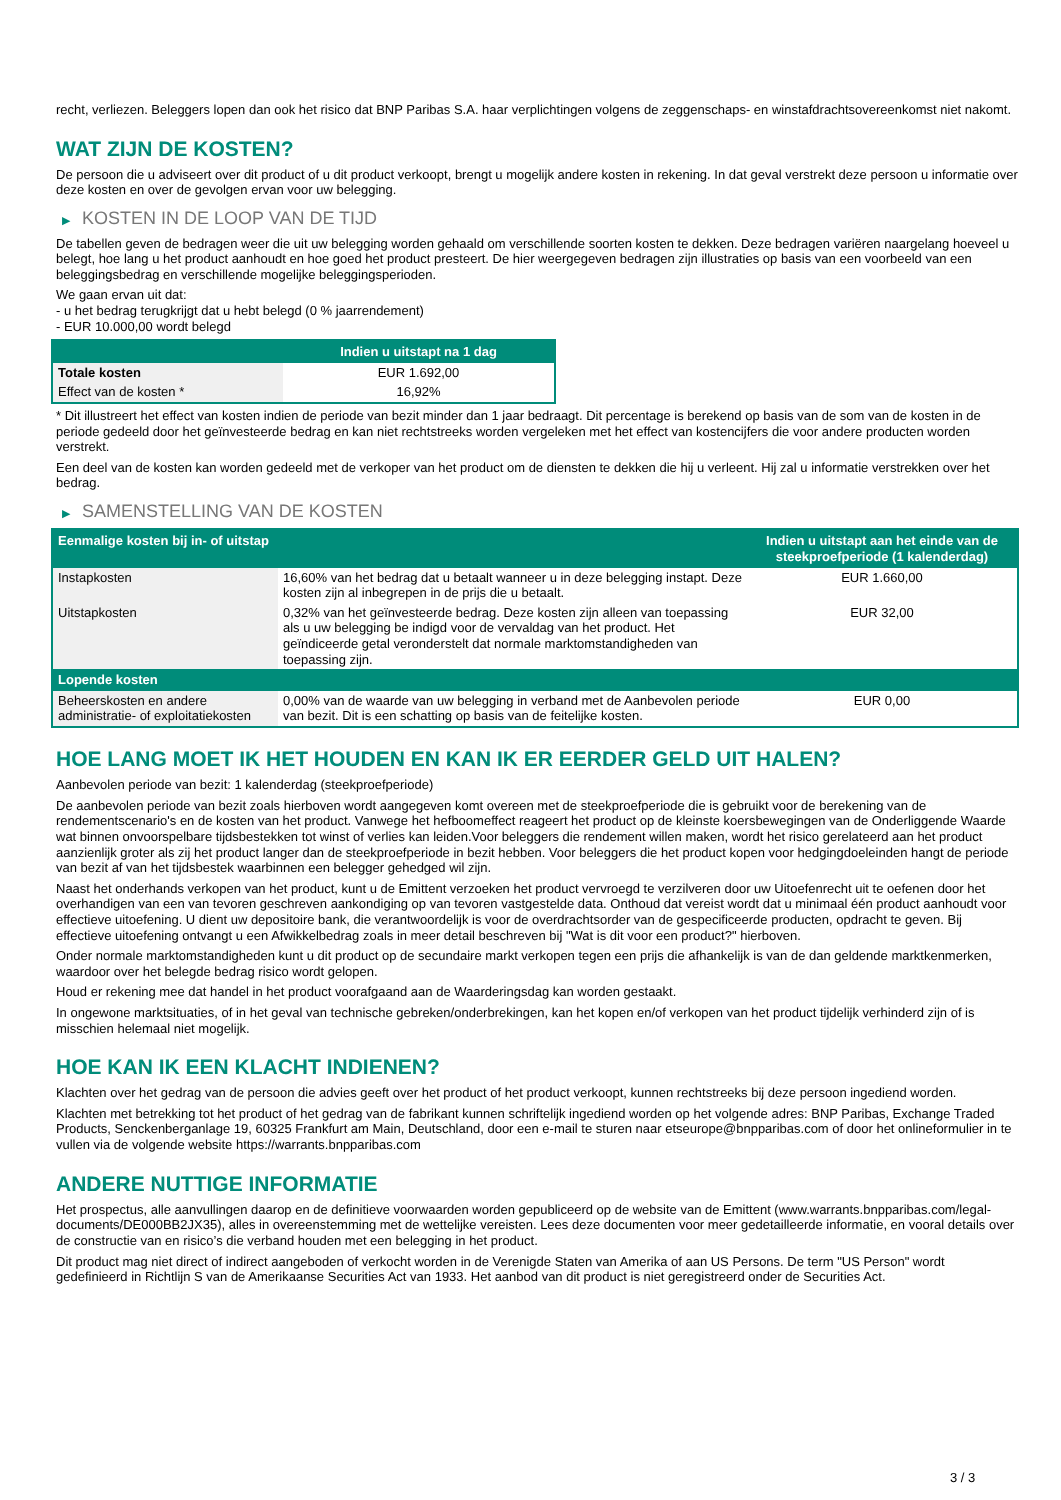recht, verliezen. Beleggers lopen dan ook het risico dat BNP Paribas S.A. haar verplichtingen volgens de zeggenschaps- en winstafdrachtsovereenkomst niet nakomt.
WAT ZIJN DE KOSTEN?
De persoon die u adviseert over dit product of u dit product verkoopt, brengt u mogelijk andere kosten in rekening. In dat geval verstrekt deze persoon u informatie over deze kosten en over de gevolgen ervan voor uw belegging.
▶ KOSTEN IN DE LOOP VAN DE TIJD
De tabellen geven de bedragen weer die uit uw belegging worden gehaald om verschillende soorten kosten te dekken. Deze bedragen variëren naargelang hoeveel u belegt, hoe lang u het product aanhoudt en hoe goed het product presteert. De hier weergegeven bedragen zijn illustraties op basis van een voorbeeld van een beleggingsbedrag en verschillende mogelijke beleggingsperioden.
We gaan ervan uit dat:
- u het bedrag terugkrijgt dat u hebt belegd (0 % jaarrendement)
- EUR 10.000,00 wordt belegd
| | Indien u uitstapt na 1 dag |
| --- | --- |
| Totale kosten | EUR 1.692,00 |
| Effect van de kosten * | 16,92% |
* Dit illustreert het effect van kosten indien de periode van bezit minder dan 1 jaar bedraagt. Dit percentage is berekend op basis van de som van de kosten in de periode gedeeld door het geïnvesteerde bedrag en kan niet rechtstreeks worden vergeleken met het effect van kostencijfers die voor andere producten worden verstrekt.
Een deel van de kosten kan worden gedeeld met de verkoper van het product om de diensten te dekken die hij u verleent. Hij zal u informatie verstrekken over het bedrag.
▶ SAMENSTELLING VAN DE KOSTEN
| Eenmalige kosten bij in- of uitstap | | Indien u uitstapt aan het einde van de steekproefperiode (1 kalenderdag) |
| --- | --- | --- |
| Instapkosten | 16,60% van het bedrag dat u betaalt wanneer u in deze belegging instapt. Deze kosten zijn al inbegrepen in de prijs die u betaalt. | EUR 1.660,00 |
| Uitstapkosten | 0,32% van het geïnvesteerde bedrag. Deze kosten zijn alleen van toepassing als u uw belegging be indigd voor de vervaldag van het product. Het geïndiceerde getal veronderstelt dat normale marktomstandigheden van toepassing zijn. | EUR 32,00 |
| Lopende kosten | | |
| Beheerskosten en andere administratie- of exploitatiekosten | 0,00% van de waarde van uw belegging in verband met de Aanbevolen periode van bezit. Dit is een schatting op basis van de feitelijke kosten. | EUR 0,00 |
HOE LANG MOET IK HET HOUDEN EN KAN IK ER EERDER GELD UIT HALEN?
Aanbevolen periode van bezit: 1 kalenderdag (steekproefperiode)
De aanbevolen periode van bezit zoals hierboven wordt aangegeven komt overeen met de steekproefperiode die is gebruikt voor de berekening van de rendementscenario's en de kosten van het product. Vanwege het hefboomeffect reageert het product op de kleinste koersbewegingen van de Onderliggende Waarde wat binnen onvoorspelbare tijdsbestekken tot winst of verlies kan leiden.Voor beleggers die rendement willen maken, wordt het risico gerelateerd aan het product aanzienlijk groter als zij het product langer dan de steekproefperiode in bezit hebben. Voor beleggers die het product kopen voor hedgingdoeleinden hangt de periode van bezit af van het tijdsbestek waarbinnen een belegger gehedged wil zijn.
Naast het onderhands verkopen van het product, kunt u de Emittent verzoeken het product vervroegd te verzilveren door uw Uitoefenrecht uit te oefenen door het overhandigen van een van tevoren geschreven aankondiging op van tevoren vastgestelde data. Onthoud dat vereist wordt dat u minimaal één product aanhoudt voor effectieve uitoefening. U dient uw depositoire bank, die verantwoordelijk is voor de overdrachtsorder van de gespecificeerde producten, opdracht te geven. Bij effectieve uitoefening ontvangt u een Afwikkelbedrag zoals in meer detail beschreven bij "Wat is dit voor een product?" hierboven.
Onder normale marktomstandigheden kunt u dit product op de secundaire markt verkopen tegen een prijs die afhankelijk is van de dan geldende marktkenmerken, waardoor over het belegde bedrag risico wordt gelopen.
Houd er rekening mee dat handel in het product voorafgaand aan de Waarderingsdag kan worden gestaakt.
In ongewone marktsituaties, of in het geval van technische gebreken/onderbrekingen, kan het kopen en/of verkopen van het product tijdelijk verhinderd zijn of is misschien helemaal niet mogelijk.
HOE KAN IK EEN KLACHT INDIENEN?
Klachten over het gedrag van de persoon die advies geeft over het product of het product verkoopt, kunnen rechtstreeks bij deze persoon ingediend worden.
Klachten met betrekking tot het product of het gedrag van de fabrikant kunnen schriftelijk ingediend worden op het volgende adres: BNP Paribas, Exchange Traded Products, Senckenberganlage 19, 60325 Frankfurt am Main, Deutschland, door een e-mail te sturen naar etseurope@bnpparibas.com of door het onlineformulier in te vullen via de volgende website https://warrants.bnpparibas.com
ANDERE NUTTIGE INFORMATIE
Het prospectus, alle aanvullingen daarop en de definitieve voorwaarden worden gepubliceerd op de website van de Emittent (www.warrants.bnpparibas.com/legal-documents/DE000BB2JX35), alles in overeenstemming met de wettelijke vereisten. Lees deze documenten voor meer gedetailleerde informatie, en vooral details over de constructie van en risico’s die verband houden met een belegging in het product.
Dit product mag niet direct of indirect aangeboden of verkocht worden in de Verenigde Staten van Amerika of aan US Persons. De term "US Person" wordt gedefinieerd in Richtlijn S van de Amerikaanse Securities Act van 1933. Het aanbod van dit product is niet geregistreerd onder de Securities Act.
3 / 3